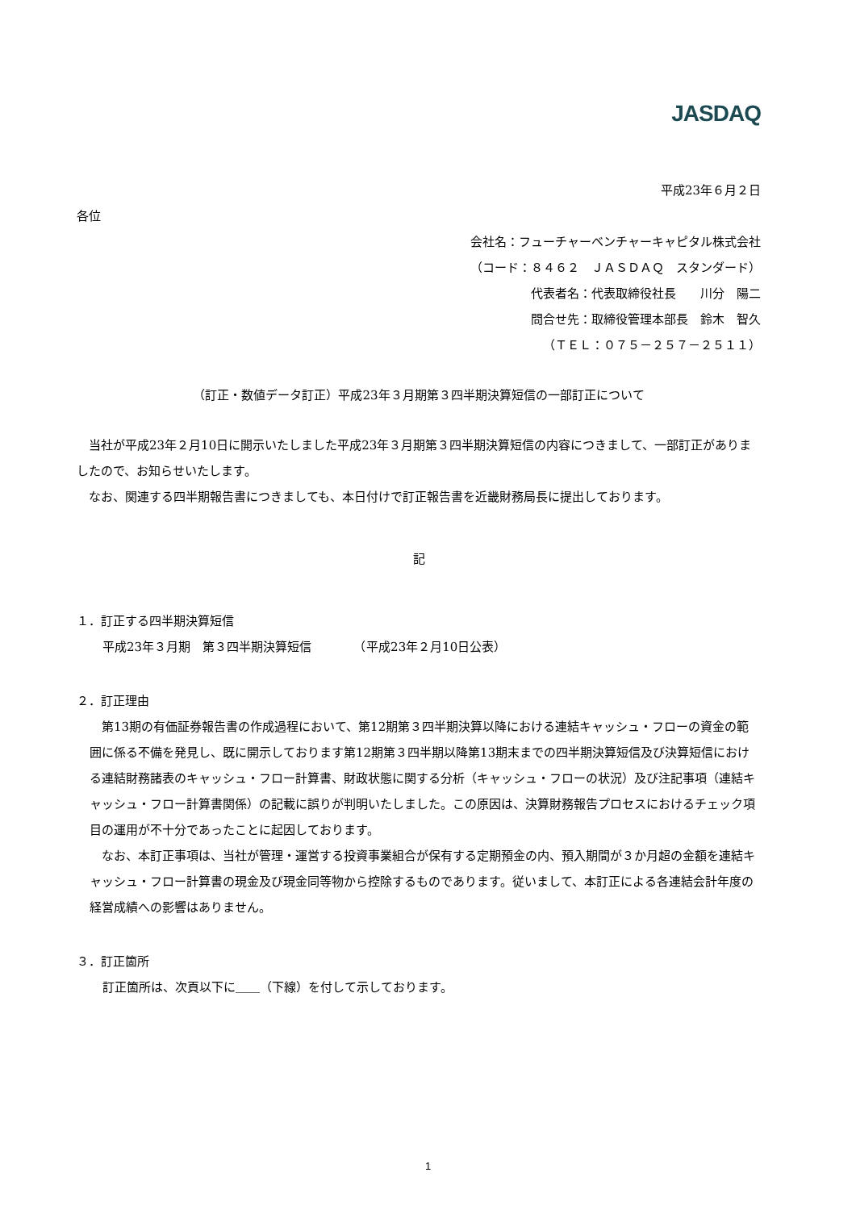JASDAQ
平成23年６月２日
各位
会社名：フューチャーベンチャーキャピタル株式会社
（コード：８４６２　ＪＡＳＤＡＱ　スタンダード）
代表者名：代表取締役社長　　川分　陽二
問合せ先：取締役管理本部長　鈴木　智久
（ＴＥＬ：０７５－２５７－２５１１）
（訂正・数値データ訂正）平成23年３月期第３四半期決算短信の一部訂正について
　当社が平成23年２月10日に開示いたしました平成23年３月期第３四半期決算短信の内容につきまして、一部訂正がありましたので、お知らせいたします。
　なお、関連する四半期報告書につきましても、本日付けで訂正報告書を近畿財務局長に提出しております。
記
１．訂正する四半期決算短信
平成23年３月期　第３四半期決算短信　　　　（平成23年２月10日公表）
２．訂正理由
　第13期の有価証券報告書の作成過程において、第12期第３四半期決算以降における連結キャッシュ・フローの資金の範囲に係る不備を発見し、既に開示しております第12期第３四半期以降第13期末までの四半期決算短信及び決算短信における連結財務諸表のキャッシュ・フロー計算書、財政状態に関する分析（キャッシュ・フローの状況）及び注記事項（連結キャッシュ・フロー計算書関係）の記載に誤りが判明いたしました。この原因は、決算財務報告プロセスにおけるチェック項目の運用が不十分であったことに起因しております。
　なお、本訂正事項は、当社が管理・運営する投資事業組合が保有する定期預金の内、預入期間が３か月超の金額を連結キャッシュ・フロー計算書の現金及び現金同等物から控除するものであります。従いまして、本訂正による各連結会計年度の経営成績への影響はありません。
３．訂正箇所
訂正箇所は、次頁以下に＿＿（下線）を付して示しております。
1